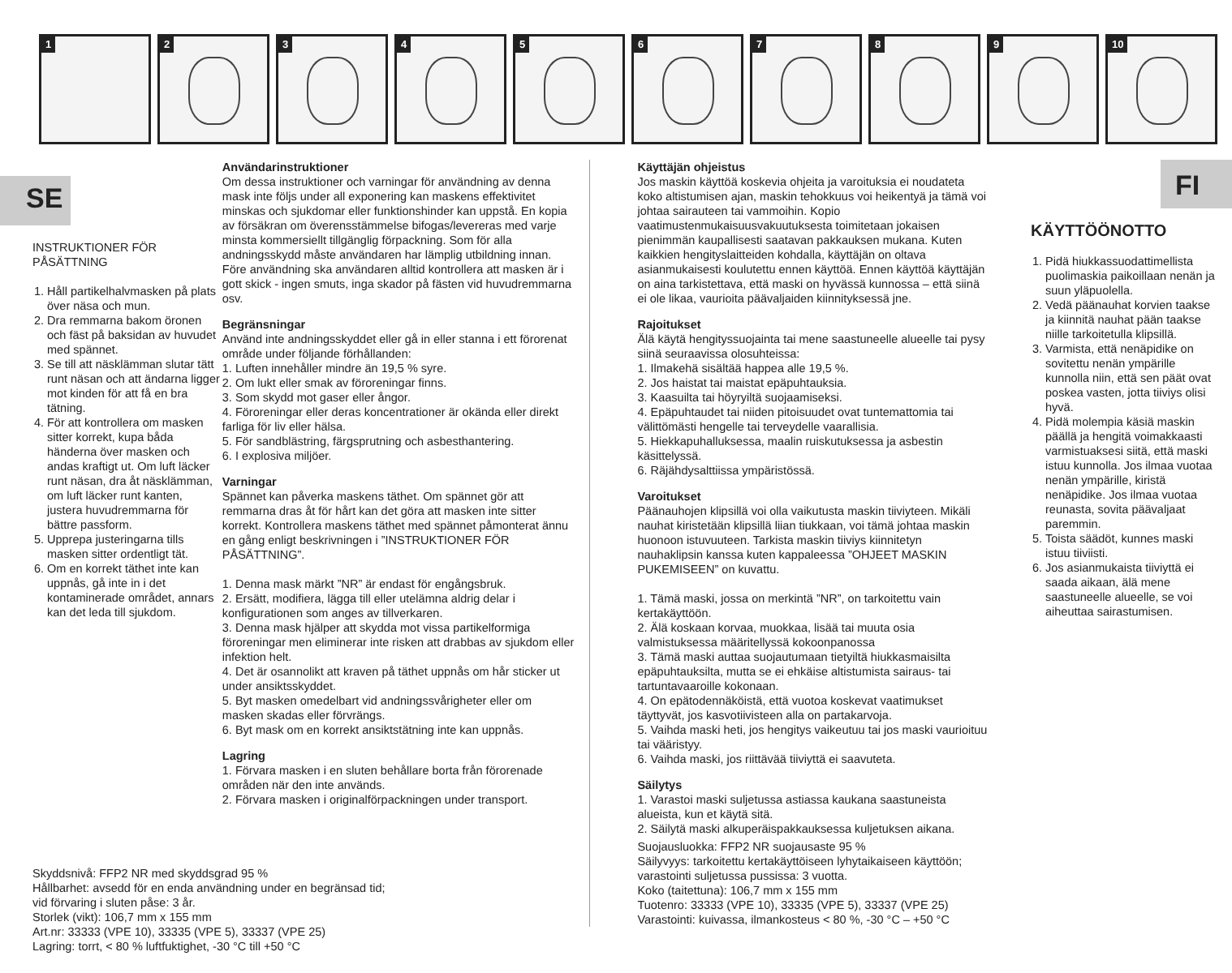1
2
3
4
5
6
7
8
9
10
SE
INSTRUKTIONER FÖR PÅSÄTTNING
1. Håll partikelhalvmasken på plats över näsa och mun.
2. Dra remmarna bakom öronen och fäst på baksidan av huvudet med spännet.
3. Se till att näsklämman slutar tätt runt näsan och att ändarna ligger mot kinden för att få en bra tätning.
4. För att kontrollera om masken sitter korrekt, kupa båda händerna över masken och andas kraftigt ut. Om luft läcker runt näsan, dra åt näsklämman, om luft läcker runt kanten, justera huvudremmarna för bättre passform.
5. Upprepa justeringarna tills masken sitter ordentligt tät.
6. Om en korrekt täthet inte kan uppnås, gå inte in i det kontaminerade området, annars kan det leda till sjukdom.
Användarinstruktioner
Om dessa instruktioner och varningar för användning av denna mask inte följs under all exponering kan maskens effektivitet minskas och sjukdomar eller funktionshinder kan uppstå. En kopia av försäkran om överensstämmelse bifogas/levereras med varje minsta kommersiellt tillgänglig förpackning. Som för alla andningsskydd måste användaren har lämplig utbildning innan. Före användning ska användaren alltid kontrollera att masken är i gott skick - ingen smuts, inga skador på fästen vid huvudremmarna osv.
Begränsningar
Använd inte andningsskyddet eller gå in eller stanna i ett förorenat område under följande förhållanden:
1. Luften innehåller mindre än 19,5 % syre.
2. Om lukt eller smak av föroreningar finns.
3. Som skydd mot gaser eller ångor.
4. Föroreningar eller deras koncentrationer är okända eller direkt farliga för liv eller hälsa.
5. För sandblästring, färgsprutning och asbesthantering.
6. I explosiva miljöer.
Varningar
Spännet kan påverka maskens täthet. Om spännet gör att remmarna dras åt för hårt kan det göra att masken inte sitter korrekt. Kontrollera maskens täthet med spännet påmonterat ännu en gång enligt beskrivningen i ”INSTRUKTIONER FÖR PÅSÄTTNING”.
1. Denna mask märkt ”NR” är endast för engångsbruk.
2. Ersätt, modifiera, lägga till eller utelämna aldrig delar i konfigurationen som anges av tillverkaren.
3. Denna mask hjälper att skydda mot vissa partikelformiga föroreningar men eliminerar inte risken att drabbas av sjukdom eller infektion helt.
4. Det är osannolikt att kraven på täthet uppnås om hår sticker ut under ansiktsskyddet.
5. Byt masken omedelbart vid andningssvårigheter eller om masken skadas eller förvrängs.
6. Byt mask om en korrekt ansiktstätning inte kan uppnås.
Lagring
1. Förvara masken i en sluten behållare borta från förorenade områden när den inte används.
2. Förvara masken i originalförpackningen under transport.
Käyttäjän ohjeistus
Jos maskin käyttöä koskevia ohjeita ja varoituksia ei noudateta koko altistumisen ajan, maskin tehokkuus voi heikentyä ja tämä voi johtaa sairauteen tai vammoihin. Kopio vaatimustenmukaisuusvakuutuksesta toimitetaan jokaisen pienimmän kaupallisesti saatavan pakkauksen mukana. Kuten kaikkien hengityslaitteiden kohdalla, käyttäjän on oltava asianmukaisesti koulutettu ennen käyttöä. Ennen käyttöä käyttäjän on aina tarkistettava, että maski on hyvässä kunnossa – että siinä ei ole likaa, vaurioita päävaljaiden kiinnityksessä jne.
Rajoitukset
Älä käytä hengityssuojainta tai mene saastuneelle alueelle tai pysy siinä seuraavissa olosuhteissa:
1. Ilmakehä sisältää happea alle 19,5 %.
2. Jos haistat tai maistat epäpuhtauksia.
3. Kaasuilta tai höyryiltä suojaamiseksi.
4. Epäpuhtaudet tai niiden pitoisuudet ovat tuntemattomia tai välittömästi hengelle tai terveydelle vaarallisia.
5. Hiekkapuhalluksessa, maalin ruiskutuksessa ja asbestin käsittelyssä.
6. Räjähdysalttiissa ympäristössä.
Varoitukset
Päänauhojen klipsillä voi olla vaikutusta maskin tiiviyteen. Mikäli nauhat kiristetään klipsillä liian tiukkaan, voi tämä johtaa maskin huonoon istuvuuteen. Tarkista maskin tiiviys kiinnitetyn nauhaklipsin kanssa kuten kappaleessa ”OHJEET MASKIN PUKEMISEEN” on kuvattu.
1. Tämä maski, jossa on merkintä ”NR”, on tarkoitettu vain kertakäyttöön.
2. Älä koskaan korvaa, muokkaa, lisää tai muuta osia valmistuksessa määritellyssä kokoonpanossa
3. Tämä maski auttaa suojautumaan tietyiltä hiukkasmaisilta epäpuhtauksilta, mutta se ei ehkäise altistumista sairaus- tai tartuntavaaroille kokonaan.
4. On epätodennäköistä, että vuotoa koskevat vaatimukset täyttyvät, jos kasvotiivisteen alla on partakarvoja.
5. Vaihda maski heti, jos hengitys vaikeutuu tai jos maski vaurioituu tai vääristyy.
6. Vaihda maski, jos riittävää tiiviyttä ei saavuteta.
Säilytys
1. Varastoi maski suljetussa astiassa kaukana saastuneista alueista, kun et käytä sitä.
2. Säilytä maski alkuperäispakkauksessa kuljetuksen aikana.
Suojausluokka: FFP2 NR suojausaste 95 %
Säilyvyys: tarkoitettu kertakäyttöiseen lyhytaikaiseen käyttöön; varastointi suljetussa pussissa: 3 vuotta.
Koko (taitettuna): 106,7 mm x 155 mm
Tuotenro: 33333 (VPE 10), 33335 (VPE 5), 33337 (VPE 25)
Varastointi: kuivassa, ilmankosteus < 80 %, -30 °C – +50 °C
FI
KÄYTTÖÖNOTTO
1. Pidä hiukkassuodattimellista puolimaskia paikoillaan nenän ja suun yläpuolella.
2. Vedä päänauhat korvien taakse ja kiinnitä nauhat pään taakse niille tarkoitetulla klipsillä.
3. Varmista, että nenäpidike on sovitettu nenän ympärille kunnolla niin, että sen päät ovat poskea vasten, jotta tiiviys olisi hyvä.
4. Pidä molempia käsiä maskin päällä ja hengitä voimakkaasti varmistuaksesi siitä, että maski istuu kunnolla. Jos ilmaa vuotaa nenän ympärille, kiristä nenäpidike. Jos ilmaa vuotaa reunasta, sovita päävaljaat paremmin.
5. Toista säädöt, kunnes maski istuu tiiviisti.
6. Jos asianmukaista tiiviyttä ei saada aikaan, älä mene saastuneelle alueelle, se voi aiheuttaa sairastumisen.
Skyddsnivå: FFP2 NR med skyddsgrad 95 %
Hållbarhet: avsedd för en enda användning under en begränsad tid;
vid förvaring i sluten påse: 3 år.
Storlek (vikt): 106,7 mm x 155 mm
Art.nr: 33333 (VPE 10), 33335 (VPE 5), 33337 (VPE 25)
Lagring: torrt, < 80 % luftfuktighet, -30 °C till +50 °C